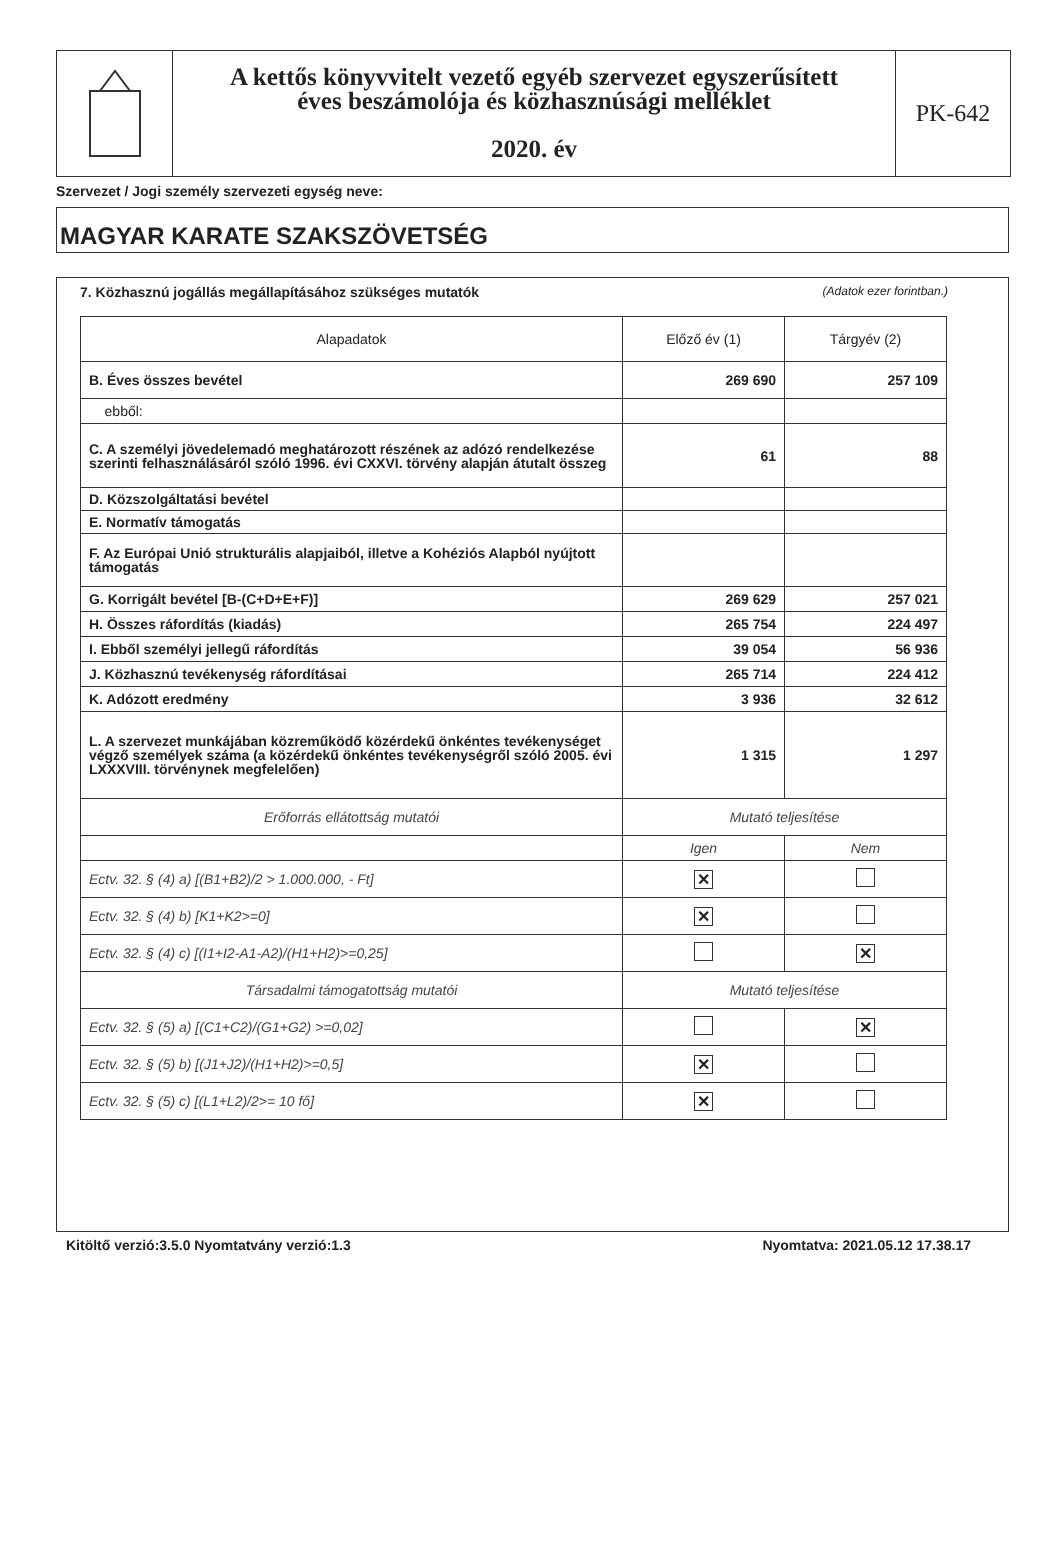A kettős könyvvitelt vezető egyéb szervezet egyszerűsített
éves beszámolója és közhasznúsági melléklet
2020. év
PK-642
Szervezet / Jogi személy szervezeti egység neve:
MAGYAR KARATE SZAKSZÖVETSÉG
7. Közhasznú jogállás megállapításához szükséges mutatók (Adatok ezer forintban.)
| Alapadatok | Előző év (1) | Tárgyév (2) |
| --- | --- | --- |
| B. Éves összes bevétel | 269 690 | 257 109 |
| ebből: | | |
| C. A személyi jövedelemadó meghatározott részének az adózó rendelkezése szerinti felhasználásáról szóló 1996. évi CXXVI. törvény alapján átutalt összeg | 61 | 88 |
| D. Közszolgáltatási bevétel | | |
| E. Normatív támogatás | | |
| F. Az Európai Unió strukturális alapjaiból, illetve a Kohéziós Alapból nyújtott támogatás | | |
| G. Korrigált bevétel [B-(C+D+E+F)] | 269 629 | 257 021 |
| H. Összes ráfordítás (kiadás) | 265 754 | 224 497 |
| I. Ebből személyi jellegű ráfordítás | 39 054 | 56 936 |
| J. Közhasznú tevékenység ráfordításai | 265 714 | 224 412 |
| K. Adózott eredmény | 3 936 | 32 612 |
| L. A szervezet munkájában közreműködő közérdekű önkéntes tevékenységet végző személyek száma (a közérdekű önkéntes tevékenységről szóló 2005. évi LXXXVIII. törvénynek megfelelően) | 1 315 | 1 297 |
| Erőforrás ellátottság mutatói | Mutató teljesítése | |
| | Igen | Nem |
| Ectv. 32. § (4) a) [(B1+B2)/2 > 1.000.000, - Ft] | ✕ | |
| Ectv. 32. § (4) b) [K1+K2>=0] | ✕ | |
| Ectv. 32. § (4) c) [(I1+I2-A1-A2)/(H1+H2)>=0,25] | | ✕ |
| Társadalmi támogatottság mutatói | Mutató teljesítése | |
| Ectv. 32. § (5) a) [(C1+C2)/(G1+G2) >=0,02] | | ✕ |
| Ectv. 32. § (5) b) [(J1+J2)/(H1+H2)>=0,5] | ✕ | |
| Ectv. 32. § (5) c) [(L1+L2)/2>= 10 fő] | ✕ | |
Kitöltő verzió:3.5.0 Nyomtatvány verzió:1.3 Nyomtatva: 2021.05.12 17.38.17